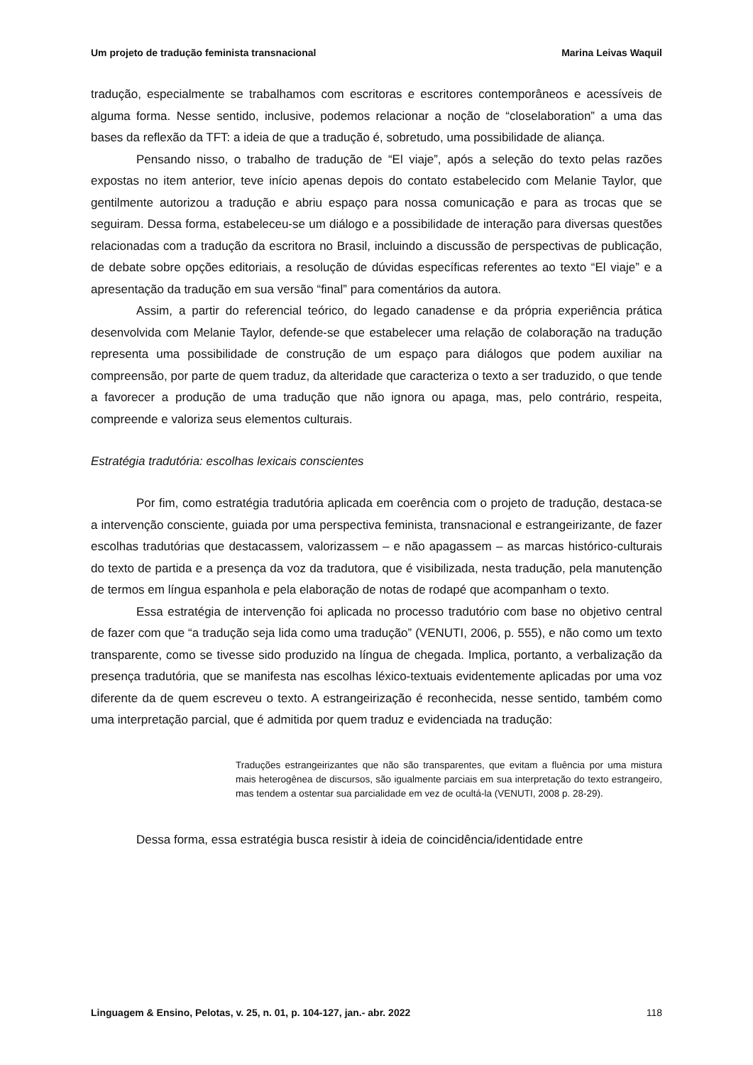Um projeto de tradução feminista transnacional Marina Leivas Waquil
tradução, especialmente se trabalhamos com escritoras e escritores contemporâneos e acessíveis de alguma forma. Nesse sentido, inclusive, podemos relacionar a noção de “closelaboration” a uma das bases da reflexão da TFT: a ideia de que a tradução é, sobretudo, uma possibilidade de aliança.
Pensando nisso, o trabalho de tradução de “El viaje”, após a seleção do texto pelas razões expostas no item anterior, teve início apenas depois do contato estabelecido com Melanie Taylor, que gentilmente autorizou a tradução e abriu espaço para nossa comunicação e para as trocas que se seguiram. Dessa forma, estabeleceu-se um diálogo e a possibilidade de interação para diversas questões relacionadas com a tradução da escritora no Brasil, incluindo a discussão de perspectivas de publicação, de debate sobre opções editoriais, a resolução de dúvidas específicas referentes ao texto “El viaje” e a apresentação da tradução em sua versão “final” para comentários da autora.
Assim, a partir do referencial teórico, do legado canadense e da própria experiência prática desenvolvida com Melanie Taylor, defende-se que estabelecer uma relação de colaboração na tradução representa uma possibilidade de construção de um espaço para diálogos que podem auxiliar na compreensão, por parte de quem traduz, da alteridade que caracteriza o texto a ser traduzido, o que tende a favorecer a produção de uma tradução que não ignora ou apaga, mas, pelo contrário, respeita, compreende e valoriza seus elementos culturais.
Estratégia tradutória: escolhas lexicais conscientes
Por fim, como estratégia tradutória aplicada em coerência com o projeto de tradução, destaca-se a intervenção consciente, guiada por uma perspectiva feminista, transnacional e estrangeirizante, de fazer escolhas tradutórias que destacassem, valorizassem – e não apagassem – as marcas histórico-culturais do texto de partida e a presença da voz da tradutora, que é visibilizada, nesta tradução, pela manutenção de termos em língua espanhola e pela elaboração de notas de rodapé que acompanham o texto.
Essa estratégia de intervenção foi aplicada no processo tradutório com base no objetivo central de fazer com que “a tradução seja lida como uma tradução” (VENUTI, 2006, p. 555), e não como um texto transparente, como se tivesse sido produzido na língua de chegada. Implica, portanto, a verbalização da presença tradutória, que se manifesta nas escolhas léxico-textuais evidentemente aplicadas por uma voz diferente da de quem escreveu o texto. A estrangeirização é reconhecida, nesse sentido, também como uma interpretação parcial, que é admitida por quem traduz e evidenciada na tradução:
Traduções estrangeirizantes que não são transparentes, que evitam a fluência por uma mistura mais heterogênea de discursos, são igualmente parciais em sua interpretação do texto estrangeiro, mas tendem a ostentar sua parcialidade em vez de ocultá-la (VENUTI, 2008 p. 28-29).
Dessa forma, essa estratégia busca resistir à ideia de coincidência/identidade entre
Linguagem & Ensino, Pelotas, v. 25, n. 01, p. 104-127, jan.- abr. 2022 118